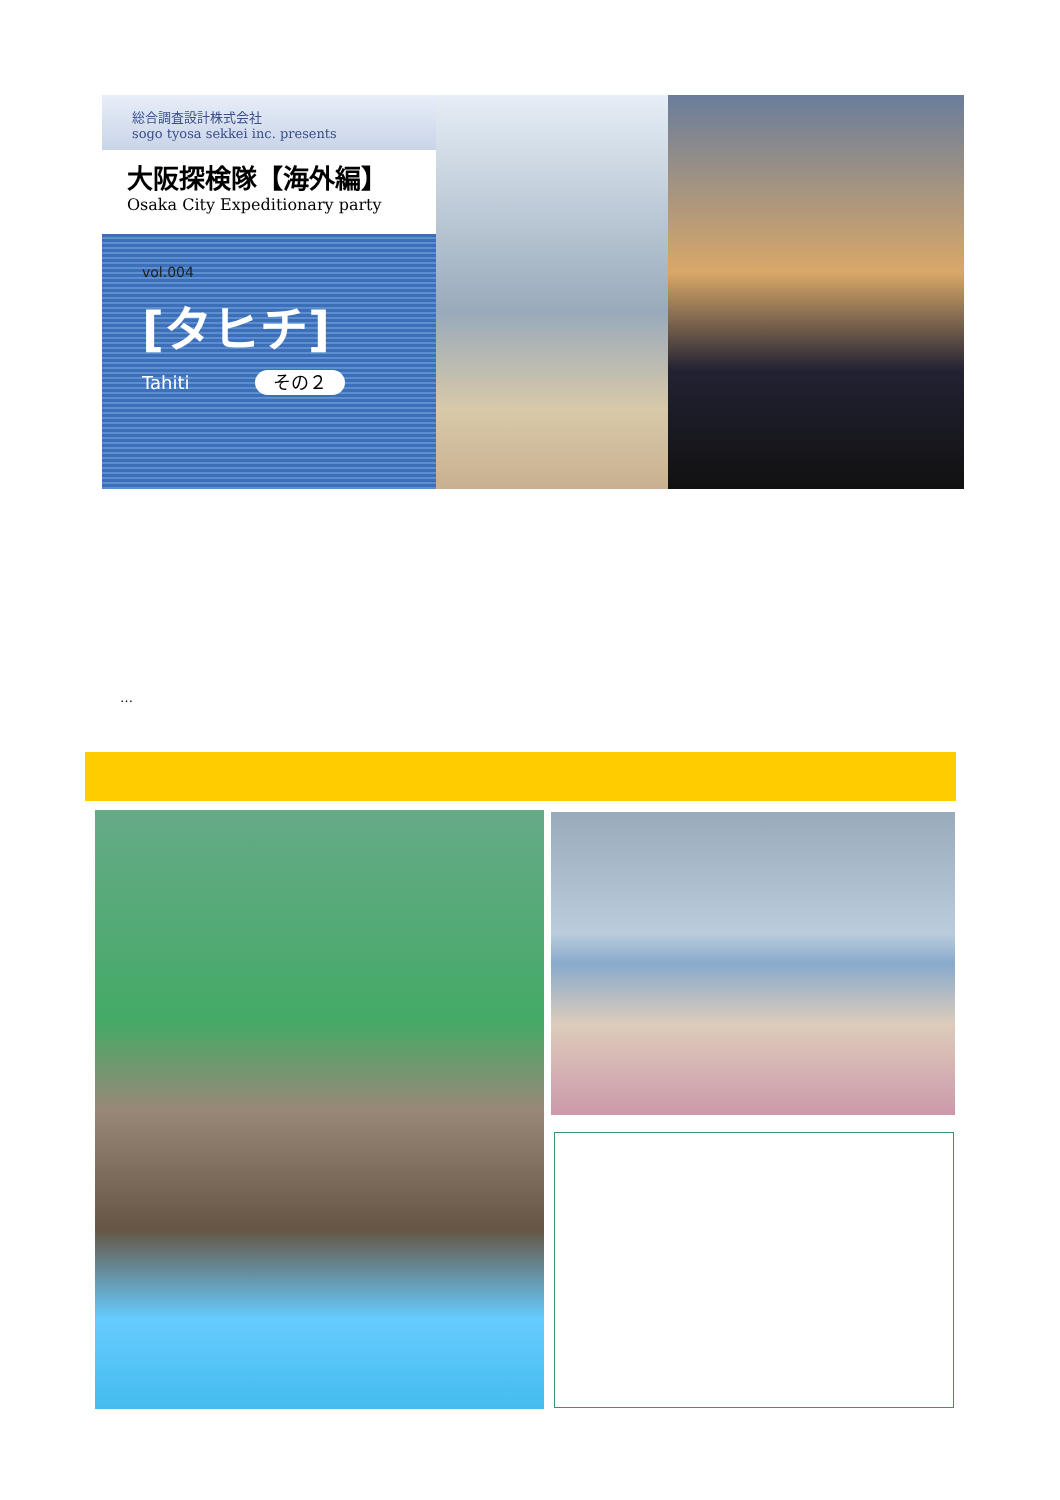総合調査設計株式会社
sogo tyosa sekkei inc. presents
大阪探検隊【海外編】
Osaka City Expeditionary party
vol.004
[タヒチ]
Tahiti その２
…